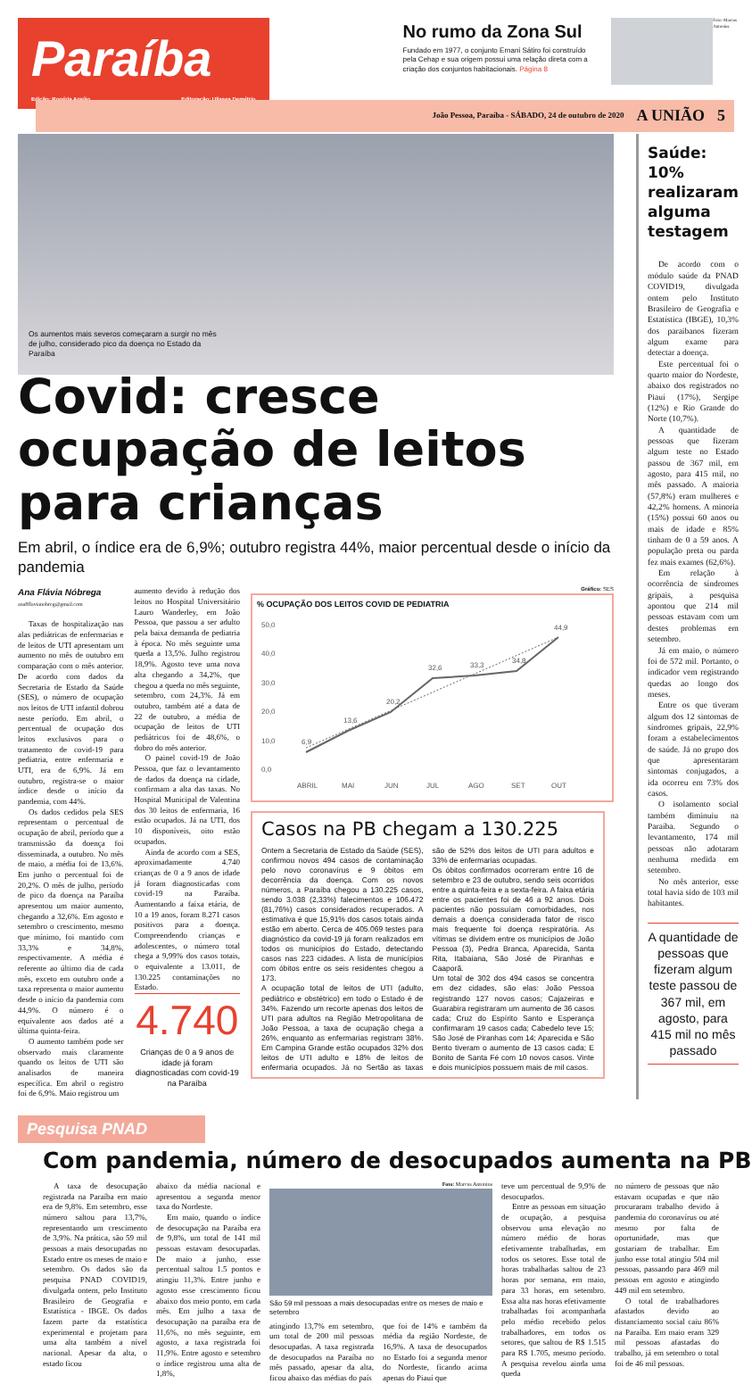Paraíba
Edição: Rogéria Araújo Editoração: Ulisses Demétrio
No rumo da Zona Sul
Fundado em 1977, o conjunto Ernani Sátiro foi construído pela Cehap e sua origem possui uma relação direta com a criação dos conjuntos habitacionais. Página 8
Foto: Marcus Antonius
João Pessoa, Paraíba - SÁBADO, 24 de outubro de 2020 A UNIÃO 5
Os aumentos mais severos começaram a surgir no mês de julho, considerado pico da doença no Estado da Paraíba
Covid: cresce ocupação de leitos para crianças
Em abril, o índice era de 6,9%; outubro registra 44%, maior percentual desde o início da pandemia
Ana Flávia Nóbrega
ana8flavianobreg@gmail.com
Taxas de hospitalização nas alas pediátricas de enfermarias e de leitos de UTI apresentam um aumento no mês de outubro em comparação com o mês anterior. De acordo com dados da Secretaria de Estado da Saúde (SES), o número de ocupação nos leitos de UTI infantil dobrou neste período. Em abril, o percentual de ocupação dos leitos exclusivos para o tratamento de covid-19 para pediatria, entre enfermaria e UTI, era de 6,9%. Já em outubro, registra-se o maior índice desde o início da pandemia, com 44%.
Os dados cedidos pela SES representam o percentual de ocupação de abril, período que a transmissão da doença foi disseminada, a outubro. No mês de maio, a média foi de 13,6%. Em junho o percentual foi de 20,2%. O mês de julho, período de pico da doença na Paraíba apresentou um maior aumento, chegando a 32,6%. Em agosto e setembro o crescimento, mesmo que mínimo, foi mantido com 33,3% e 34,8%, respectivamente. A média é referente ao último dia de cada mês, exceto em outubro onde a taxa representa o maior aumento desde o início da pandemia com 44,9%. O número é o equivalente aos dados até a última quinta-feira.
O aumento também pode ser observado mais claramente quando os leitos de UTI são analisados de maneira específica. Em abril o registro foi de 6,9%. Maio registrou um
aumento devido à redução dos leitos no Hospital Universitário Lauro Wanderley, em João Pessoa, que passou a ser adulto pela baixa demanda de pediatria à época. No mês seguinte uma queda a 13,5%. Julho registrou 18,9%. Agosto teve uma nova alta chegando a 34,2%, que chegou a queda no mês seguinte, setembro, com 24,3%. Já em outubro, também até a data de 22 de outubro, a média de ocupação de leitos de UTI pediátricos foi de 48,6%, o dobro do mês anterior.
O painel covid-19 de João Pessoa, que faz o levantamento de dados da doença na cidade, confirmam a alta das taxas. No Hospital Municipal de Valentina dos 30 leitos de enfermaria, 16 estão ocupados. Já na UTI, dos 10 disponíveis, oito estão ocupados.
Ainda de acordo com a SES, aproximadamente 4.740 crianças de 0 a 9 anos de idade já foram diagnosticadas com covid-19 na Paraíba. Aumentando a faixa etária, de 10 a 19 anos, foram 8.271 casos positivos para a doença. Compreendendo crianças e adolescentes, o número total chega a 9,99% dos casos totais, o equivalente a 13.011, de 130.225 contaminações no Estado.
4.740
Crianças de 0 a 9 anos de idade já foram diagnosticadas com covid-19 na Paraíba
Gráfico: SES
% OCUPAÇÃO DOS LEITOS COVID DE PEDIATRIA
50,0
40,0
30,0
20,0
10,0
0,0
6,9
13,6
20,2
32,6
33,3
34,8
44,9
ABRIL
MAI
JUN
JUL
AGO
SET
OUT
Casos na PB chegam a 130.225
Ontem a Secretaria de Estado da Saúde (SES), confirmou novos 494 casos de contaminação pelo novo coronavírus e 9 óbitos em decorrência da doença. Com os novos números, a Paraíba chegou a 130.225 casos, sendo 3.038 (2,33%) falecimentos e 106.472 (81,76%) casos considerados recuperados. A estimativa é que 15,91% dos casos totais ainda estão em aberto. Cerca de 405.069 testes para diagnóstico da covid-19 já foram realizados em todos os municípios do Estado, detectando casos nas 223 cidades. A lista de municípios com óbitos entre os seis residentes chegou a 173.
A ocupação total de leitos de UTI (adulto, pediátrico e obstétrico) em todo o Estado é de 34%. Fazendo um recorte apenas dos leitos de UTI para adultos na Região Metropolitana de João Pessoa, a taxa de ocupação chega a 26%, enquanto as enfermarias registram 38%. Em Campina Grande estão ocupados 32% dos leitos de UTI adulto e 18% de leitos de enfermaria ocupados. Já no Sertão as taxas são de 52% dos leitos de UTI para adultos e 33% de enfermarias ocupadas.
Os óbitos confirmados ocorreram entre 16 de setembro e 23 de outubro, sendo seis ocorridos entre a quinta-feira e a sexta-feira. A faixa etária entre os pacientes foi de 46 a 92 anos. Dois pacientes não possuíam comorbidades, nos demais a doença considerada fator de risco mais frequente foi doença respiratória. As vítimas se dividem entre os municípios de João Pessoa (3), Pedra Branca, Aparecida, Santa Rita, Itabaiana, São José de Piranhas e Caaporã.
Um total de 302 dos 494 casos se concentra em dez cidades, são elas: João Pessoa registrando 127 novos casos; Cajazeiras e Guarabira registraram um aumento de 36 casos cada; Cruz do Espírito Santo e Esperança confirmaram 19 casos cada; Cabedelo teve 15; São José de Piranhas com 14; Aparecida e São Bento tiveram o aumento de 13 casos cada; E Bonito de Santa Fé com 10 novos casos. Vinte e dois municípios possuem mais de mil casos.
Saúde: 10% realizaram alguma testagem
De acordo com o módulo saúde da PNAD COVID19, divulgada ontem pelo Instituto Brasileiro de Geografia e Estatística (IBGE), 10,3% dos paraibanos fizeram algum exame para detectar a doença.
Este percentual foi o quarto maior do Nordeste, abaixo dos registrados no Piauí (17%), Sergipe (12%) e Rio Grande do Norte (10,7%).
A quantidade de pessoas que fizeram algum teste no Estado passou de 367 mil, em agosto, para 415 mil, no mês passado. A maioria (57,8%) eram mulheres e 42,2% homens. A minoria (15%) possui 60 anos ou mais de idade e 85% tinham de 0 a 59 anos. A população preta ou parda fez mais exames (62,6%).
Em relação à ocorrência de síndromes gripais, a pesquisa apontou que 214 mil pessoas estavam com um destes problemas em setembro.
Já em maio, o número foi de 572 mil. Portanto, o indicador vem registrando quedas ao longo dos meses.
Entre os que tiveram algum dos 12 sintomas de síndromes gripais, 22,9% foram a estabelecimentos de saúde. Já no grupo dos que apresentaram sintomas conjugados, a ida ocorreu em 73% dos casos.
O isolamento social também diminuiu na Paraíba. Segundo o levantamento, 174 mil pessoas não adotaram nenhuma medida em setembro.
No mês anterior, esse total havia sido de 103 mil habitantes.
A quantidade de pessoas que fizeram algum teste passou de 367 mil, em agosto, para 415 mil no mês passado
Pesquisa PNAD
Com pandemia, número de desocupados aumenta na PB
A taxa de desocupação registrada na Paraíba em maio era de 9,8%. Em setembro, esse número saltou para 13,7%, representando um crescimento de 3,9%. Na prática, são 59 mil pessoas a mais desocupadas no Estado entre os meses de maio e setembro. Os dados são da pesquisa PNAD COVID19, divulgada ontem, pelo Instituto Brasileiro de Geografia e Estatística - IBGE. Os dados fazem parte da estatística experimental e projetam para uma alta também a nível nacional. Apesar da alta, o estado ficou
abaixo da média nacional e apresentou a segunda menor taxa do Nordeste.
Em maio, quando o índice de desocupação na Paraíba era de 9,8%, um total de 141 mil pessoas estavam desocupadas. De maio a junho, esse percentual saltou 1.5 pontos e atingiu 11,3%. Entre junho e agosto esse crescimento ficou abaixo dos meio ponto, em cada mês. Em julho a taxa de desocupação na paraíba era de 11,6%, no mês seguinte, em agosto, a taxa registrada foi 11,9%. Entre agosto e setembro o índice registrou uma alta de 1,8%,
Foto: Marcus Antonius
São 59 mil pessoas a mais desocupadas entre os meses de maio e setembro
atingindo 13,7% em setembro, um total de 200 mil pessoas desocupadas. A taxa registrada de desocupados na Paraíba no mês passado, apesar da alta, ficou abaixo das médias do país
que foi de 14% e também da média da região Nordeste, de 16,9%. A taxa de desocupados no Estado foi a segunda menor do Nordeste, ficando acima apenas do Piauí que
teve um percentual de 9,9% de desocupados.
Entre as pessoas em situação de ocupação, a pesquisa observou uma elevação no número médio de horas efetivamente trabalhadas, em todos os setores. Esse total de horas trabalhadas saltou de 23 horas por semana, em maio, para 33 horas, em setembro. Essa alta nas horas efetivamente trabalhadas foi acompanhada pelo médio recebido pelos trabalhadores, em todos os setores, que saltou de R$ 1.515 para R$ 1.705, mesmo período. A pesquisa revelou ainda uma queda
no número de pessoas que não estavam ocupadas e que não procuraram trabalho devido à pandemia do coronavírus ou até mesmo por falta de oportunidade, mas que gostariam de trabalhar. Em junho esse total atingiu 504 mil pessoas, passando para 469 mil pessoas em agosto e atingindo 449 mil em setembro.
O total de trabalhadores afastados devido ao distanciamento social caiu 86% na Paraíba. Em maio eram 329 mil pessoas afastadas do trabalho, já em setembro o total foi de 46 mil pessoas.